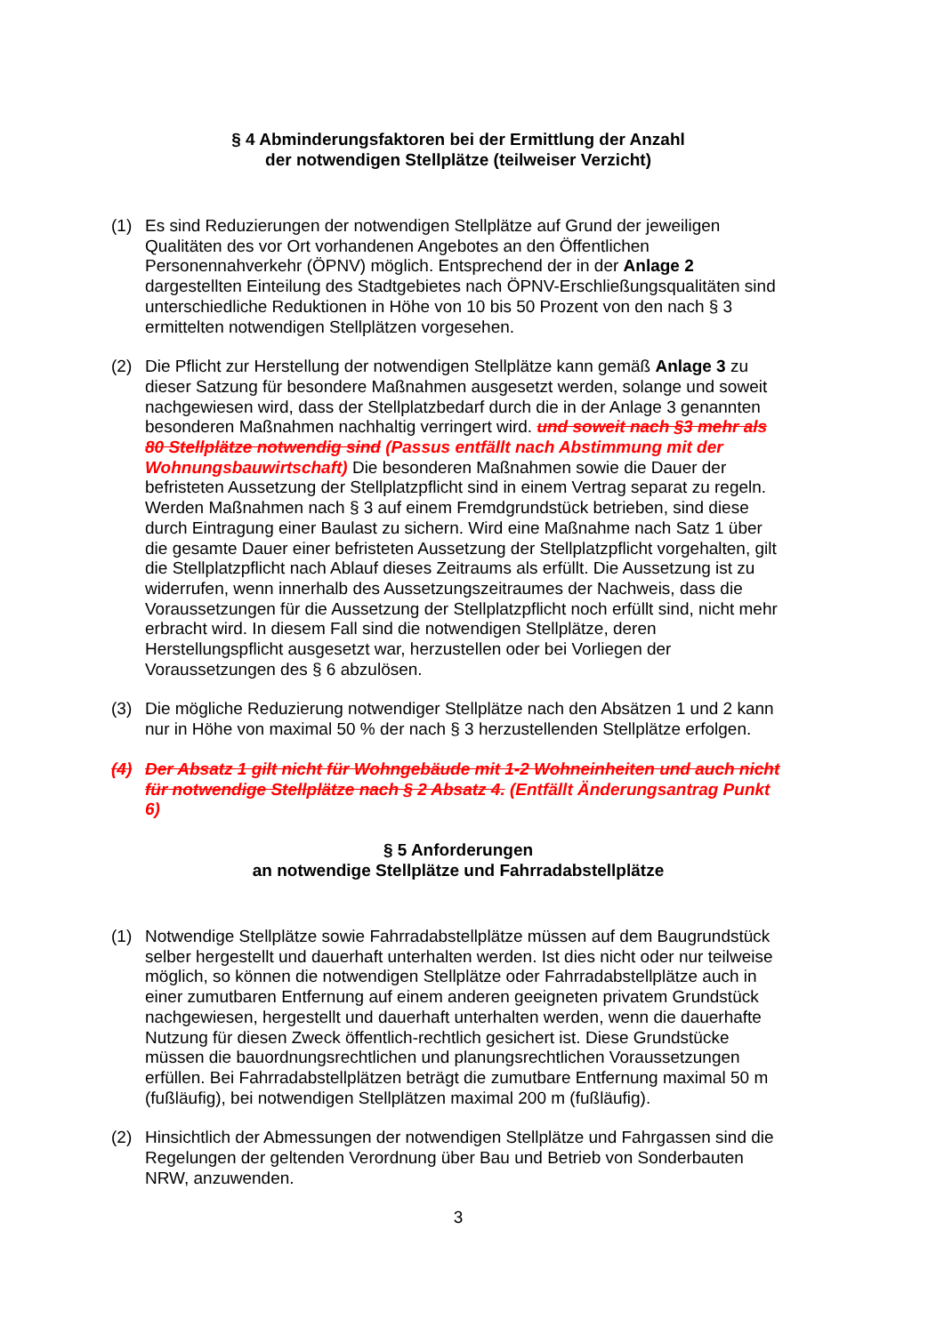§ 4 Abminderungsfaktoren bei der Ermittlung der Anzahl
der notwendigen Stellplätze (teilweiser Verzicht)
(1) Es sind Reduzierungen der notwendigen Stellplätze auf Grund der jeweiligen Qualitäten des vor Ort vorhandenen Angebotes an den Öffentlichen Personennahverkehr (ÖPNV) möglich. Entsprechend der in der Anlage 2 dargestellten Einteilung des Stadtgebietes nach ÖPNV-Erschließungsqualitäten sind unterschiedliche Reduktionen in Höhe von 10 bis 50 Prozent von den nach § 3 ermittelten notwendigen Stellplätzen vorgesehen.
(2) Die Pflicht zur Herstellung der notwendigen Stellplätze kann gemäß Anlage 3 zu dieser Satzung für besondere Maßnahmen ausgesetzt werden, solange und soweit nachgewiesen wird, dass der Stellplatzbedarf durch die in der Anlage 3 genannten besonderen Maßnahmen nachhaltig verringert wird. und soweit nach §3 mehr als 80 Stellplätze notwendig sind (Passus entfällt nach Abstimmung mit der Wohnungsbauwirtschaft) Die besonderen Maßnahmen sowie die Dauer der befristeten Aussetzung der Stellplatzpflicht sind in einem Vertrag separat zu regeln. Werden Maßnahmen nach § 3 auf einem Fremdgrundstück betrieben, sind diese durch Eintragung einer Baulast zu sichern. Wird eine Maßnahme nach Satz 1 über die gesamte Dauer einer befristeten Aussetzung der Stellplatzpflicht vorgehalten, gilt die Stellplatzpflicht nach Ablauf dieses Zeitraums als erfüllt. Die Aussetzung ist zu widerrufen, wenn innerhalb des Aussetzungszeitraumes der Nachweis, dass die Voraussetzungen für die Aussetzung der Stellplatzpflicht noch erfüllt sind, nicht mehr erbracht wird. In diesem Fall sind die notwendigen Stellplätze, deren Herstellungspflicht ausgesetzt war, herzustellen oder bei Vorliegen der Voraussetzungen des § 6 abzulösen.
(3) Die mögliche Reduzierung notwendiger Stellplätze nach den Absätzen 1 und 2 kann nur in Höhe von maximal 50 % der nach § 3 herzustellenden Stellplätze erfolgen.
(4) Der Absatz 1 gilt nicht für Wohngebäude mit 1-2 Wohneinheiten und auch nicht für notwendige Stellplätze nach § 2 Absatz 4. (Entfällt Änderungsantrag Punkt 6)
§ 5 Anforderungen
an notwendige Stellplätze und Fahrradabstellplätze
(1) Notwendige Stellplätze sowie Fahrradabstellplätze müssen auf dem Baugrundstück selber hergestellt und dauerhaft unterhalten werden. Ist dies nicht oder nur teilweise möglich, so können die notwendigen Stellplätze oder Fahrradabstellplätze auch in einer zumutbaren Entfernung auf einem anderen geeigneten privatem Grundstück nachgewiesen, hergestellt und dauerhaft unterhalten werden, wenn die dauerhafte Nutzung für diesen Zweck öffentlich-rechtlich gesichert ist. Diese Grundstücke müssen die bauordnungsrechtlichen und planungsrechtlichen Voraussetzungen erfüllen. Bei Fahrradabstellplätzen beträgt die zumutbare Entfernung maximal 50 m (fußläufig), bei notwendigen Stellplätzen maximal 200 m (fußläufig).
(2) Hinsichtlich der Abmessungen der notwendigen Stellplätze und Fahrgassen sind die Regelungen der geltenden Verordnung über Bau und Betrieb von Sonderbauten NRW, anzuwenden.
3